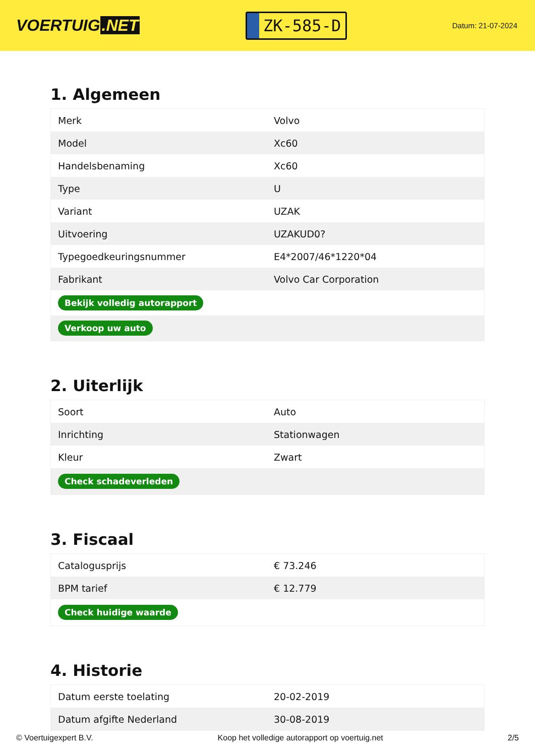VOERTUIG.NET
ZK-585-D
Datum: 21-07-2024
1. Algemeen
| Merk | Volvo |
| Model | Xc60 |
| Handelsbenaming | Xc60 |
| Type | U |
| Variant | UZAK |
| Uitvoering | UZAKUD0? |
| Typegoedkeuringsnummer | E4*2007/46*1220*04 |
| Fabrikant | Volvo Car Corporation |
| Bekijk volledig autorapport | |
| Verkoop uw auto | |
2. Uiterlijk
| Soort | Auto |
| Inrichting | Stationwagen |
| Kleur | Zwart |
| Check schadeverleden | |
3. Fiscaal
| Catalogusprijs | € 73.246 |
| BPM tarief | € 12.779 |
| Check huidige waarde | |
4. Historie
| Datum eerste toelating | 20-02-2019 |
| Datum afgifte Nederland | 30-08-2019 |
© Voertuigexpert B.V. Koop het volledige autorapport op voertuig.net 2/5